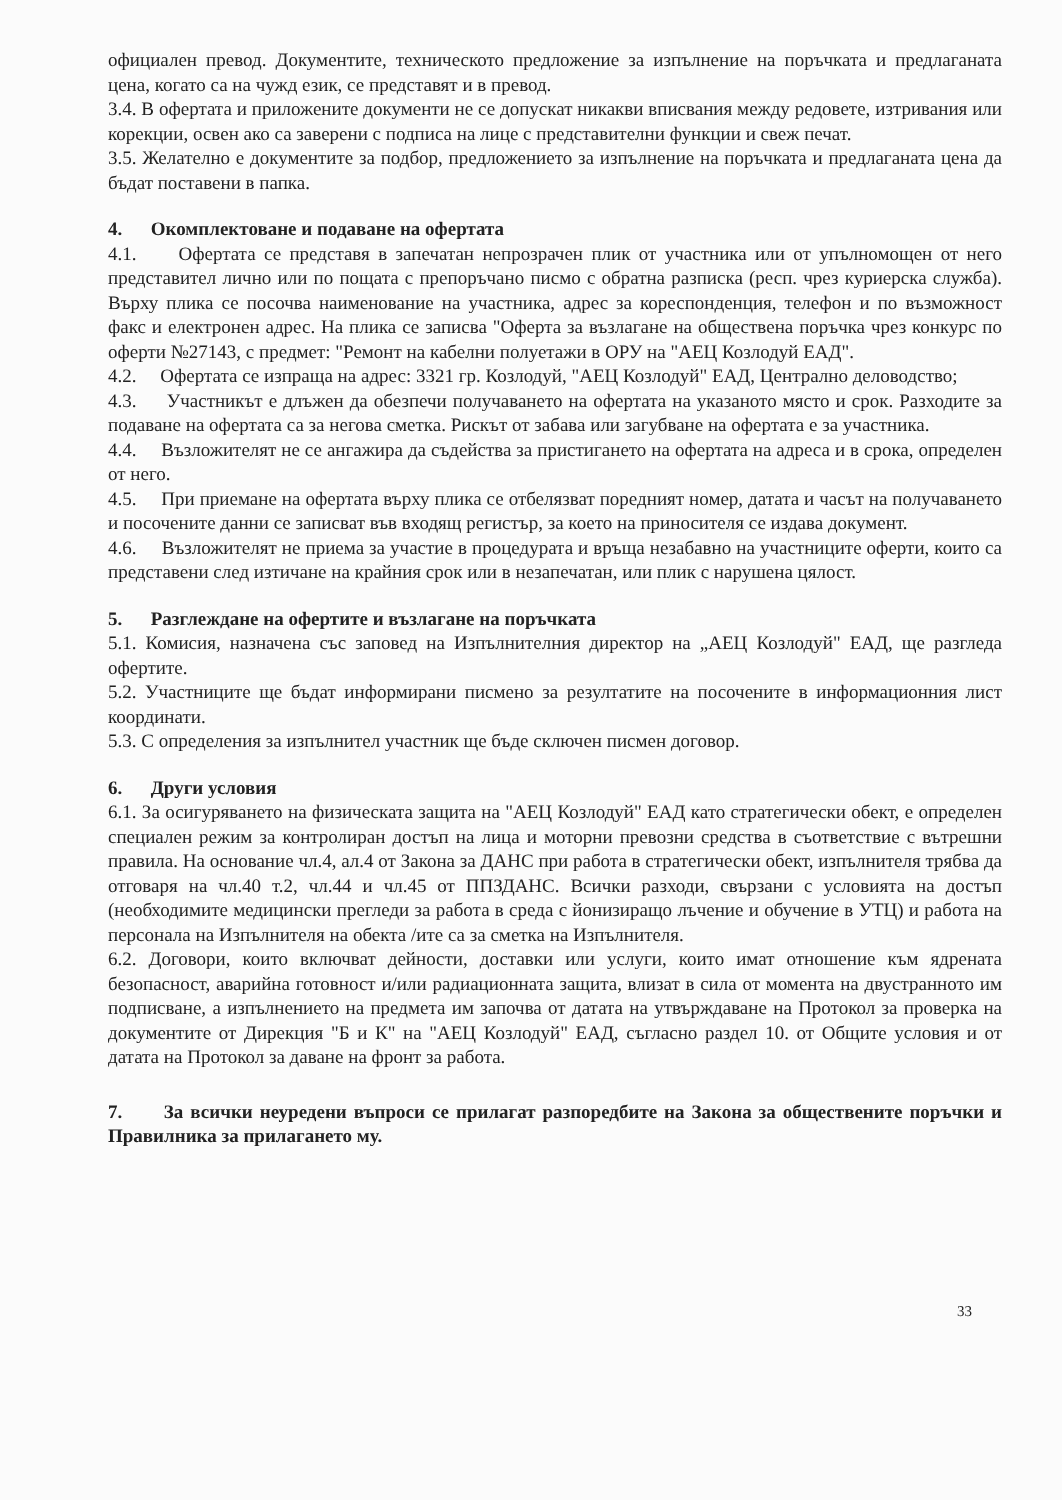официален превод. Документите, техническото предложение за изпълнение на поръчката и предлаганата цена, когато са на чужд език, се представят и в превод.
3.4. В офертата и приложените документи не се допускат никакви вписвания между редовете, изтривания или корекции, освен ако са заверени с подписа на лице с представителни функции и свеж печат.
3.5. Желателно е документите за подбор, предложението за изпълнение на поръчката и предлаганата цена да бъдат поставени в папка.
4. Окомплектоване и подаване на офертата
4.1. Офертата се представя в запечатан непрозрачен плик от участника или от упълномощен от него представител лично или по пощата с препоръчано писмо с обратна разписка (респ. чрез куриерска служба). Върху плика се посочва наименование на участника, адрес за кореспонденция, телефон и по възможност факс и електронен адрес. На плика се записва "Оферта за възлагане на обществена поръчка чрез конкурс по оферти №27143, с предмет: "Ремонт на кабелни полуетажи в ОРУ на "АЕЦ Козлодуй ЕАД".
4.2. Офертата се изпраща на адрес: 3321 гр. Козлодуй, "АЕЦ Козлодуй" ЕАД, Централно деловодство;
4.3. Участникът е длъжен да обезпечи получаването на офертата на указаното място и срок. Разходите за подаване на офертата са за негова сметка. Рискът от забава или загубване на офертата е за участника.
4.4. Възложителят не се ангажира да съдейства за пристигането на офертата на адреса и в срока, определен от него.
4.5. При приемане на офертата върху плика се отбелязват поредният номер, датата и часът на получаването и посочените данни се записват във входящ регистър, за което на приносителя се издава документ.
4.6. Възложителят не приема за участие в процедурата и връща незабавно на участниците оферти, които са представени след изтичане на крайния срок или в незапечатан, или плик с нарушена цялост.
5. Разглеждане на офертите и възлагане на поръчката
5.1. Комисия, назначена със заповед на Изпълнителния директор на „АЕЦ Козлодуй" ЕАД, ще разгледа офертите.
5.2. Участниците ще бъдат информирани писмено за резултатите на посочените в информационния лист координати.
5.3. С определения за изпълнител участник ще бъде сключен писмен договор.
6. Други условия
6.1. За осигуряването на физическата защита на "АЕЦ Козлодуй" ЕАД като стратегически обект, е определен специален режим за контролиран достъп на лица и моторни превозни средства в съответствие с вътрешни правила. На основание чл.4, ал.4 от Закона за ДАНС при работа в стратегически обект, изпълнителя трябва да отговаря на чл.40 т.2, чл.44 и чл.45 от ППЗДАНС. Всички разходи, свързани с условията на достъп (необходимите медицински прегледи за работа в среда с йонизиращо лъчение и обучение в УТЦ) и работа на персонала на Изпълнителя на обекта /ите са за сметка на Изпълнителя.
6.2. Договори, които включват дейности, доставки или услуги, които имат отношение към ядрената безопасност, аварийна готовност и/или радиационната защита, влизат в сила от момента на двустранното им подписване, а изпълнението на предмета им започва от датата на утвърждаване на Протокол за проверка на документите от Дирекция "Б и К" на "АЕЦ Козлодуй" ЕАД, съгласно раздел 10. от Общите условия и от датата на Протокол за даване на фронт за работа.
7. За всички неуредени въпроси се прилагат разпоредбите на Закона за обществените поръчки и Правилника за прилагането му.
33